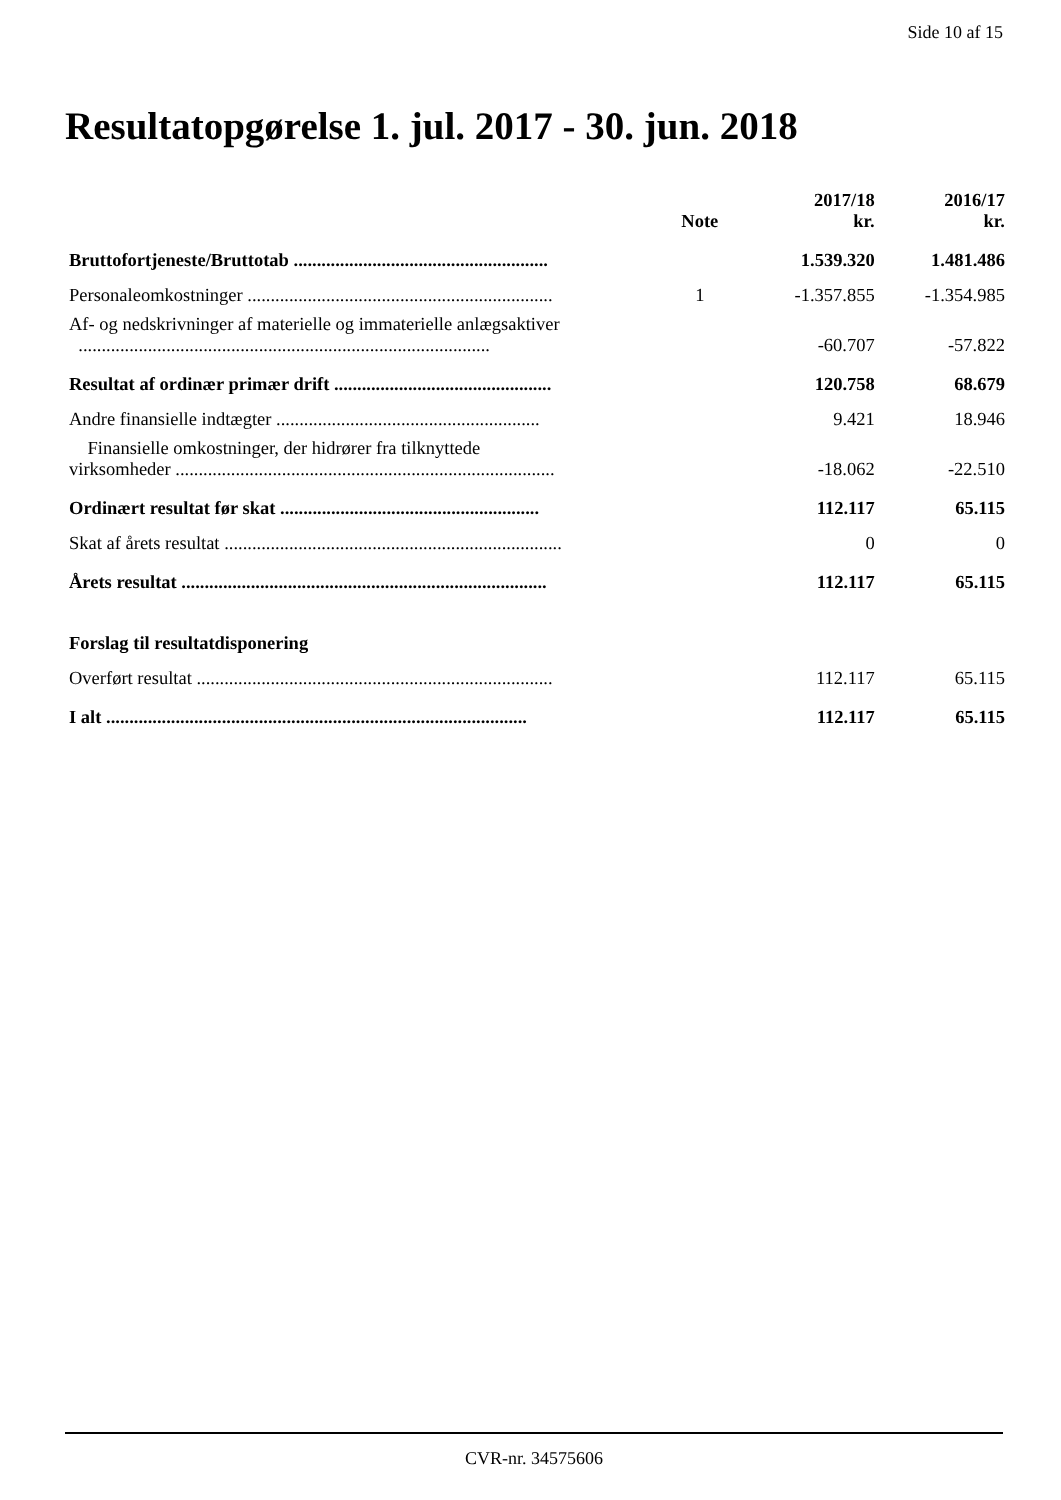Side 10 af 15
Resultatopgørelse 1. jul. 2017 - 30. jun. 2018
| | Note | 2017/18 kr. | 2016/17 kr. |
| --- | --- | --- | --- |
| Bruttofortjeneste/Bruttotab ....................................................... | | 1.539.320 | 1.481.486 |
| Personaleomkostninger .................................................................. | 1 | -1.357.855 | -1.354.985 |
| Af- og nedskrivninger af materielle og immaterielle anlægsaktiver ......................................................................................... | | -60.707 | -57.822 |
| Resultat af ordinær primær drift ............................................... | | 120.758 | 68.679 |
| Andre finansielle indtægter ......................................................... | | 9.421 | 18.946 |
| Finansielle omkostninger, der hidrører fra tilknyttede virksomheder .................................................................................. | | -18.062 | -22.510 |
| Ordinært resultat før skat ........................................................ | | 112.117 | 65.115 |
| Skat af årets resultat ......................................................................... | | 0 | 0 |
| Årets resultat ............................................................................... | | 112.117 | 65.115 |
| Forslag til resultatdisponering | | | |
| Overført resultat ............................................................................. | | 112.117 | 65.115 |
| I alt ........................................................................................... | | 112.117 | 65.115 |
CVR-nr. 34575606